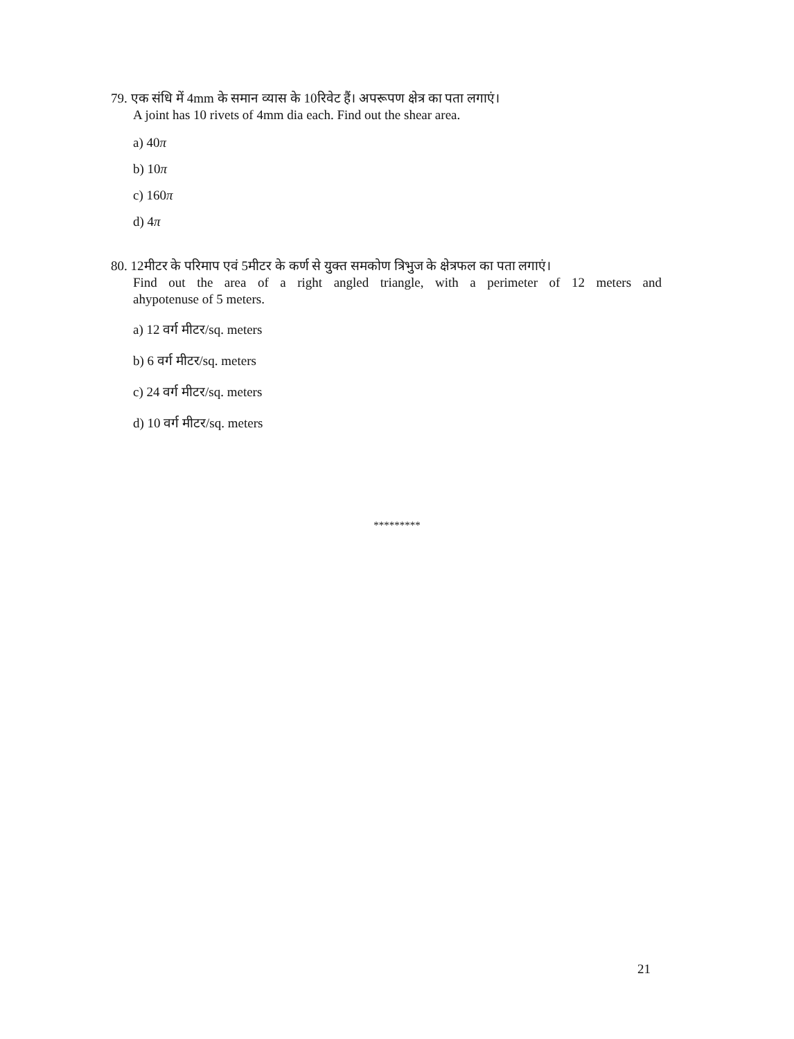79. एक संधि में 4mm के समान व्यास के 10रिवेट हैं। अपरूपण क्षेत्र का पता लगाएं।
A joint has 10 rivets of 4mm dia each. Find out the shear area.
a) 40π
b) 10π
c) 160π
d) 4π
80. 12मीटर के परिमाप एवं 5मीटर के कर्ण से युक्त समकोण त्रिभुज के क्षेत्रफल का पता लगाएं।
Find out the area of a right angled triangle, with a perimeter of 12 meters and
ahypotenuse of 5 meters.
a) 12 वर्ग मीटर/sq. meters
b) 6 वर्ग मीटर/sq. meters
c) 24 वर्ग मीटर/sq. meters
d) 10 वर्ग मीटर/sq. meters
*********
21